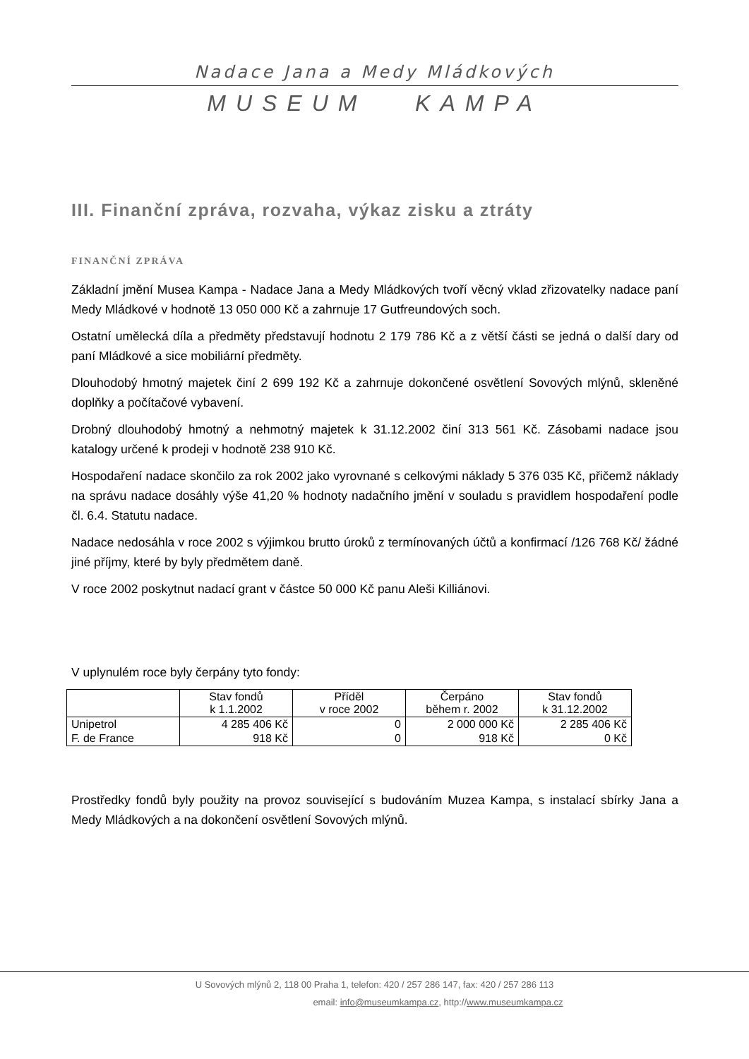Nadace Jana a Medy Mládkových
MUSEUM KAMPA
III. Finanční zpráva, rozvaha, výkaz zisku a ztráty
FINANČNÍ ZPRÁVA
Základní jmění Musea Kampa - Nadace Jana a Medy Mládkových tvoří věcný vklad zřizovatelky nadace paní Medy Mládkové v hodnotě 13 050 000 Kč a zahrnuje 17 Gutfreundových soch.
Ostatní umělecká díla a předměty představují hodnotu 2 179 786 Kč a z větší části se jedná o další dary od paní Mládkové a sice mobiliární předměty.
Dlouhodobý hmotný majetek činí 2 699 192 Kč a zahrnuje dokončené osvětlení Sovových mlýnů, skleněné doplňky a počítačové vybavení.
Drobný dlouhodobý hmotný a nehmotný majetek k 31.12.2002 činí 313 561 Kč. Zásobami nadace jsou katalogy určené k prodeji v hodnotě 238 910 Kč.
Hospodaření nadace skončilo za rok 2002 jako vyrovnané s celkovými náklady 5 376 035 Kč, přičemž náklady na správu nadace dosáhly výše 41,20 % hodnoty nadačního jmění v souladu s pravidlem hospodaření podle čl. 6.4. Statutu nadace.
Nadace nedosáhla v roce 2002 s výjimkou brutto úroků z termínovaných účtů a konfirmací /126 768 Kč/ žádné jiné příjmy, které by byly předmětem daně.
V roce 2002 poskytnut nadací grant v částce 50 000 Kč panu Aleši Killiánovi.
V uplynulém roce byly čerpány tyto fondy:
| | Stav fondů k 1.1.2002 | Příděl v roce 2002 | Čerpáno během r. 2002 | Stav fondů k 31.12.2002 |
| --- | --- | --- | --- | --- |
| Unipetrol | 4 285 406 Kč | 0 | 2 000 000 Kč | 2 285 406 Kč |
| F. de France | 918 Kč | 0 | 918 Kč | 0 Kč |
Prostředky fondů byly použity na provoz související s budováním Muzea Kampa, s instalací sbírky Jana a Medy Mládkových a na dokončení osvětlení Sovových mlýnů.
U Sovových mlýnů 2, 118 00 Praha 1, telefon: 420 / 257 286 147, fax: 420 / 257 286 113
email: info@museumkampa.cz, http://www.museumkampa.cz